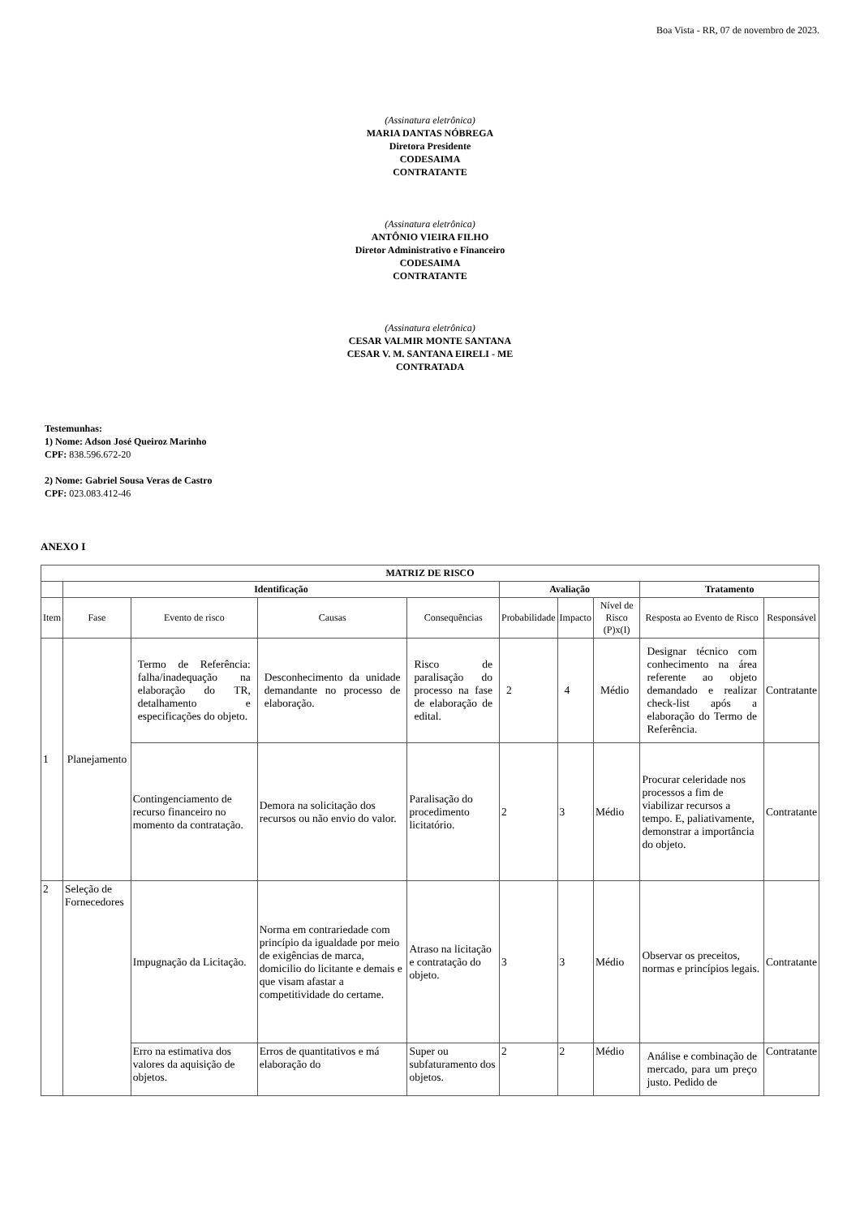Boa Vista - RR, 07 de novembro de 2023.
(Assinatura eletrônica)
MARIA DANTAS NÓBREGA
Diretora Presidente
CODESAIMA
CONTRATANTE
(Assinatura eletrônica)
ANTÔNIO VIEIRA FILHO
Diretor Administrativo e Financeiro
CODESAIMA
CONTRATANTE
(Assinatura eletrônica)
CESAR VALMIR MONTE SANTANA
CESAR V. M. SANTANA EIRELI - ME
CONTRATADA
Testemunhas:
1) Nome: Adson José Queiroz Marinho
CPF: 838.596.672-20
2) Nome: Gabriel Sousa Veras de Castro
CPF: 023.083.412-46
ANEXO I
| MATRIZ DE RISCO | | | | | | | | | |
| --- | --- | --- | --- | --- | --- | --- | --- | --- | --- |
| | Identificação | | | | Avaliação | | | Tratamento | |
| Item | Fase | Evento de risco | Causas | Consequências | Probabilidade | Impacto | Nível de Risco (P)x(I) | Resposta ao Evento de Risco | Responsável |
| 1 | Planejamento | Termo de Referência: falha/inadequação na elaboração do TR, detalhamento e especificações do objeto. | Desconhecimento da unidade demandante no processo de elaboração. | Risco de paralisação do processo na fase de elaboração de edital. | 2 | 4 | Médio | Designar técnico com conhecimento na área referente ao objeto demandado e realizar check-list após a elaboração do Termo de Referência. | Contratante |
| | | Contingenciamento de recurso financeiro no momento da contratação. | Demora na solicitação dos recursos ou não envio do valor. | Paralisação do procedimento licitatório. | 2 | 3 | Médio | Procurar celeridade nos processos a fim de viabilizar recursos a tempo. E, paliativamente, demonstrar a importância do objeto. | Contratante |
| 2 | Seleção de Fornecedores | Impugnação da Licitação. | Norma em contrariedade com princípio da igualdade por meio de exigências de marca, domicilio do licitante e demais e que visam afastar a competitividade do certame. | Atraso na licitação e contratação do objeto. | 3 | 3 | Médio | Observar os preceitos, normas e princípios legais. | Contratante |
| | | Erro na estimativa dos valores da aquisição de objetos. | Erros de quantitativos e má elaboração do | Super ou subfaturamento dos objetos. | 2 | 2 | Médio | Análise e combinação de mercado, para um preço justo. Pedido de | Contratante |